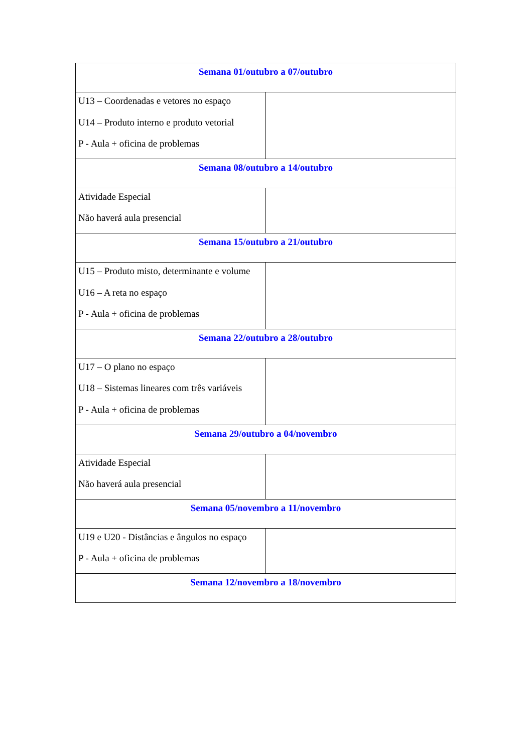| Semana 01/outubro a 07/outubro | |
| U13 – Coordenadas e vetores no espaço U14 – Produto interno e produto vetorial P - Aula + oficina de problemas | |
| Semana 08/outubro a 14/outubro | |
| Atividade Especial Não haverá aula presencial | |
| Semana 15/outubro a 21/outubro | |
| U15 – Produto misto, determinante e volume U16 – A reta no espaço P - Aula + oficina de problemas | |
| Semana 22/outubro a 28/outubro | |
| U17 – O plano no espaço U18 – Sistemas lineares com três variáveis P - Aula + oficina de problemas | |
| Semana 29/outubro a 04/novembro | |
| Atividade Especial Não haverá aula presencial | |
| Semana 05/novembro a 11/novembro | |
| U19 e U20 - Distâncias e ângulos no espaço P - Aula + oficina de problemas | |
| Semana 12/novembro a 18/novembro | |